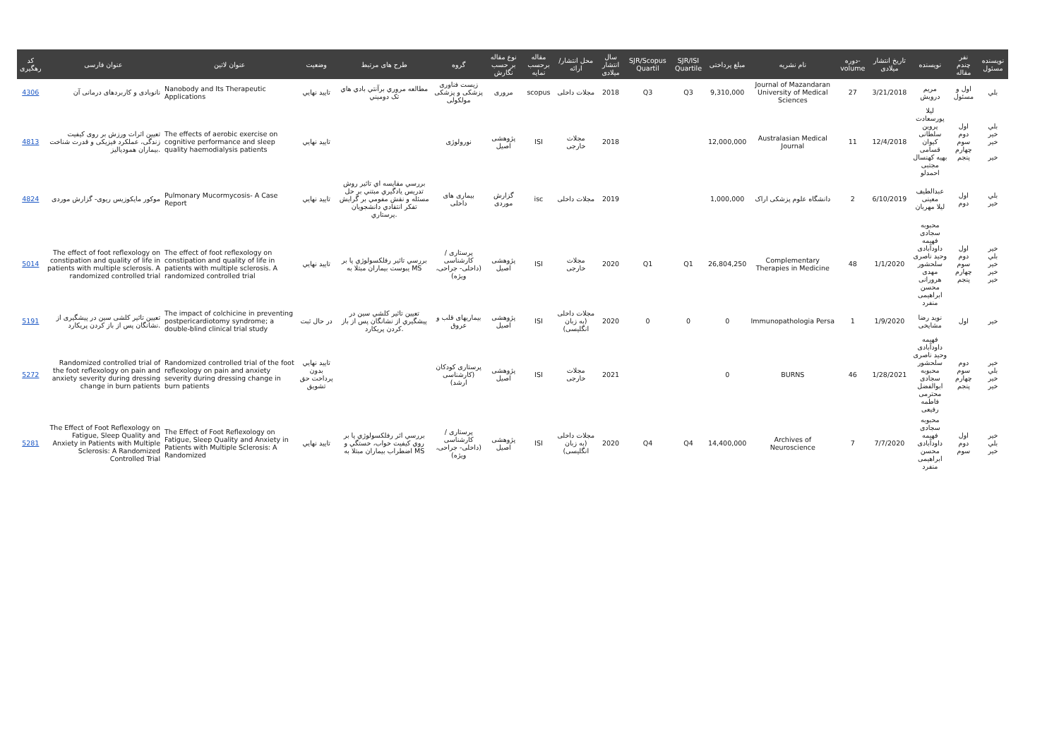| کد رهگیری | عنوان فارسی | عنوان لاتین | وضعیت | طرح های مرتبط | گروه | نوع مقاله بر حسب نگارش | مقاله برحسب نمایه | محل انتشار/ارائه | سال انتشار میلادی | SJR/Scopus Quartil | SJR/ISI Quartile | مبلغ پرداختی | نام نشریه | دوره-volume | تاریخ انتشار میلادی | نویسنده | نفر چندم مقاله | نویسنده مسئول |
| --- | --- | --- | --- | --- | --- | --- | --- | --- | --- | --- | --- | --- | --- | --- | --- | --- | --- | --- |
| 4306 | نانوبادی و کاربردهای درمانی آن | Nanobody and Its Therapeutic Applications | تاييد نهايي | مطالعه مروري برآنتي بادي هاي تک دوميني | زیست فناوری پزشکی و پزشکی مولکولی | مروری | scopus | مجلات داخلی | 2018 | Q3 | Q3 | 9,310,000 | Journal of Mazandaran University of Medical Sciences | 27 | 3/21/2018 | مریم درویش | اول و مسئول | بلي |
| 4813 | تعیین اثرات ورزش بر روی کیفیت زندگی، عملکرد فیزیکی و قدرت شناخت بیماران همودیالیز. | The effects of aerobic exercise on cognitive performance and sleep quality haemodialysis patients | تاييد نهايي | | نورولوژی | پژوهشی اصیل | ISI | مجلات خارجی | 2018 | | | 12,000,000 | Australasian Medical Journal | 11 | 12/4/2018 | لیلا پورسعادت پروین سلطانی کیوان قسامی بهیه کهنسال مجتبی احمدلو | اول دوم سوم چهارم پنجم | بلي خير خير خير |
| 4824 | موکور مایکوزیس ریوی- گزارش موردی | Pulmonary Mucormycosis- A Case Report | تاييد نهايي | بررسي مقايسه اي تاثير روش تدريس يادگيري مبتني بر حل مسئله و نقش مفومي بر گرايش تفکر انتقادي دانشجويان پرستاري. | بیماری های داخلی | گزارش موردی | isc | مجلات داخلی | 2019 | | | 1,000,000 | دانشگاه علوم پزشکی اراک | 2 | 6/10/2019 | عبدالطیف معینی لیلا مهربان | اول دوم | بلي خير |
| 5014 | The effect of foot reflexology on constipation and quality of life in patients with multiple sclerosis. A randomized controlled trial | The effect of foot reflexology on constipation and quality of life in patients with multiple sclerosis. A randomized controlled trial | تاييد نهايي | بررسي تاثير رفلكسولوژي پا بر يبوست بيماران مبتلا به MS | پرستاری / کارشناسی (داخلی- جراحی، ویژه) | پژوهشی اصیل | ISI | مجلات خارجی | 2020 | Q1 | Q1 | 26,804,250 | Complementary Therapies in Medicine | 48 | 1/1/2020 | محبوبه سجادی فهیمه داودآبادی وحید ناصری سلحشور مهدی هرورانی محسن ابراهیمی منفرد | اول دوم سوم چهارم پنجم | خير بلي خير خير خير |
| 5191 | تعیین تاثیر کلشی سین در پیشگیری از نشانگان پس از باز کردن پریکارد. | The impact of colchicine in preventing postpericardiotomy syndrome; a double-blind clinical trial study | در حال ثبت | تعيين تاثير كلشي سين در پيشگيري از نشانگان پس از باز كردن پريكارد. | بیماریهای قلب و عروق | پژوهشی اصیل | ISI | مجلات داخلی (به زبان انگلیسی) | 2020 | 0 | 0 | 0 | Immunopathologia Persa | 1 | 1/9/2020 | نوید رضا مشایخی | اول | خير |
| 5272 | Randomized controlled trial of the foot reflexology on pain and anxiety severity during dressing change in burn patients | Randomized controlled trial of the foot reflexology on pain and anxiety severity during dressing change in burn patients | تاييد نهايي بدون پرداخت حق تشويق | | پرستاری کودکان (کارشناسی ارشد) | پژوهشی اصیل | ISI | مجلات خارجی | 2021 | | | 0 | BURNS | 46 | 1/28/2021 | فهیمه داودآبادی وحید ناصری سلحشور محبوبه سجادی ابوالفضل محترمی فاطمه رفیعی | دوم سوم چهارم پنجم | خير بلي خير خير |
| 5281 | The Effect of Foot Reflexology on Fatigue, Sleep Quality and Anxiety in Patients with Multiple Sclerosis: A Randomized Controlled Trial | The Effect of Foot Reflexology on Fatigue, Sleep Quality and Anxiety in Patients with Multiple Sclerosis: A Randomized | تاييد نهايي | بررسي اثر رفلكسولوژي پا بر روي كيفيت خواب، خستگي و اضطراب بيماران مبتلا به MS | پرستاری / کارشناسی (داخلی- جراحی، ویژه) | پژوهشی اصیل | ISI | مجلات داخلی (به زبان انگلیسی) | 2020 | Q4 | Q4 | 14,400,000 | Archives of Neuroscience | 7 | 7/7/2020 | محبوبه سجادی فهیمه داودآبادی محسن ابراهیمی منفرد | اول دوم سوم | خير بلي خير |